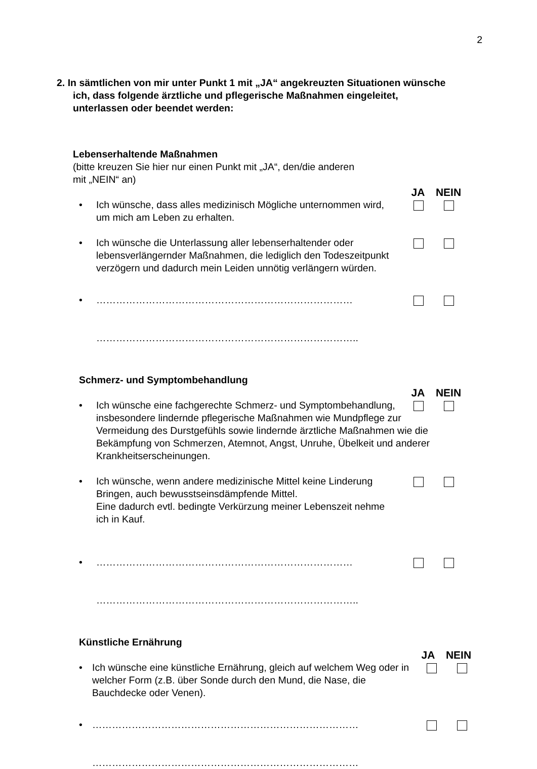2
2. In sämtlichen von mir unter Punkt 1 mit „JA“ angekreuzten Situationen wünsche ich, dass folgende ärztliche und pflegerische Maßnahmen eingeleitet, unterlassen oder beendet werden:
Lebenserhaltende Maßnahmen
(bitte kreuzen Sie hier nur einen Punkt mit „JA“, den/die anderen
mit „NEIN“ an)
JA NEIN
• Ich wünsche, dass alles medizinisch Mögliche unternommen wird, um mich am Leben zu erhalten.
• Ich wünsche die Unterlassung aller lebenserhaltender oder lebensverlängernder Maßnahmen, die lediglich den Todeszeitpunkt verzögern und dadurch mein Leiden unnötig verlängern würden.
• ……………………………………………………………………
……………………………………………………………………..
Schmerz- und Symptombehandlung
JA NEIN
• Ich wünsche eine fachgerechte Schmerz- und Symptombehandlung, insbesondere lindernde pflegerische Maßnahmen wie Mundpflege zur Vermeidung des Durstgefühls sowie lindernde ärztliche Maßnahmen wie die Bekämpfung von Schmerzen, Atemnot, Angst, Unruhe, Übelkeit und anderer Krankheitserscheinungen.
• Ich wünsche, wenn andere medizinische Mittel keine Linderung Bringen, auch bewusstseinsdämpfende Mittel.
Eine dadurch evtl. bedingte Verkürzung meiner Lebenszeit nehme ich in Kauf.
• ……………………………………………………………………
……………………………………………………………………..
Künstliche Ernährung
JA NEIN
• Ich wünsche eine künstliche Ernährung, gleich auf welchem Weg oder in welcher Form (z.B. über Sonde durch den Mund, die Nase, die Bauchdecke oder Venen).
• ………………………………………………………………………
………………………………………………………………………